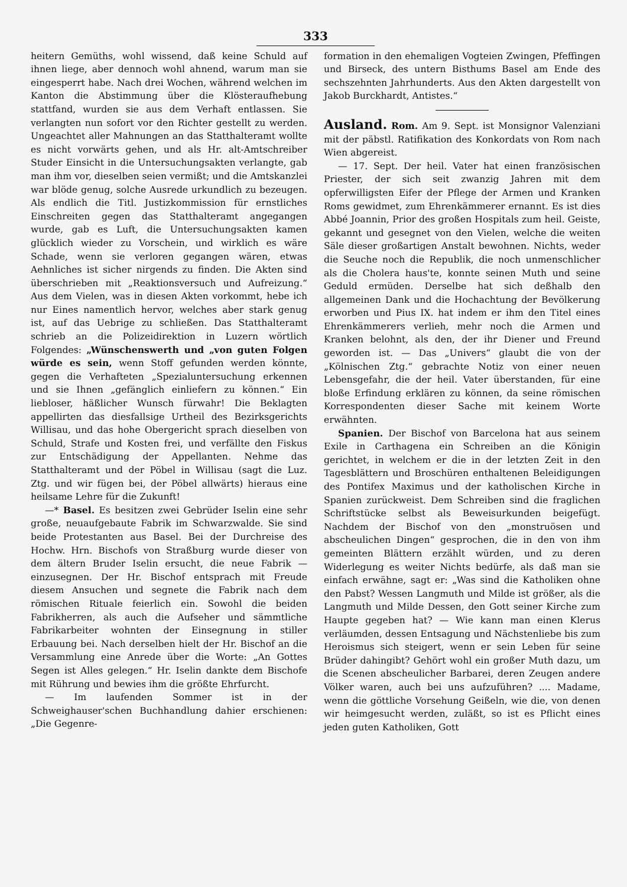333
heitern Gemüths, wohl wissend, daß keine Schuld auf ihnen liege, aber dennoch wohl ahnend, warum man sie eingesperrt habe. Nach drei Wochen, während welchen im Kanton die Abstimmung über die Klösteraufhebung stattfand, wurden sie aus dem Verhaft entlassen. Sie verlangten nun sofort vor den Richter gestellt zu werden. Ungeachtet aller Mahnungen an das Statthalteramt wollte es nicht vorwärts gehen, und als Hr. alt-Amtschreiber Studer Einsicht in die Untersuchungsakten verlangte, gab man ihm vor, dieselben seien vermißt; und die Amtskanzlei war blöde genug, solche Ausrede urkundlich zu bezeugen. Als endlich die Titl. Justizkommission für ernstliches Einschreiten gegen das Statthalteramt angegangen wurde, gab es Luft, die Untersuchungsakten kamen glücklich wieder zu Vorschein, und wirklich es wäre Schade, wenn sie verloren gegangen wären, etwas Aehnliches ist sicher nirgends zu finden. Die Akten sind überschrieben mit „Reaktionsversuch und Aufreizung.“ Aus dem Vielen, was in diesen Akten vorkommt, hebe ich nur Eines namentlich hervor, welches aber stark genug ist, auf das Uebrige zu schließen. Das Statthalteramt schrieb an die Polizeidirektion in Luzern wörtlich Folgendes: „Wünschenswerth und „von guten Folgen würde es sein, wenn Stoff gefunden werden könnte, gegen die Verhafteten „Spezialuntersuchung erkennen und sie Ihnen „gefänglich einliefern zu können.“ Ein liebloser, häßlicher Wunsch fürwahr! Die Beklagten appellirten das diesfallsige Urtheil des Bezirksgerichts Willisau, und das hohe Obergericht sprach dieselben von Schuld, Strafe und Kosten frei, und verfällte den Fiskus zur Entschädigung der Appellanten. Nehme das Statthalteramt und der Pöbel in Willisau (sagt die Luz. Ztg. und wir fügen bei, der Pöbel allwärts) hieraus eine heilsame Lehre für die Zukunft!
—* Basel. Es besitzen zwei Gebrüder Iselin eine sehr große, neuaufgebaute Fabrik im Schwarzwalde. Sie sind beide Protestanten aus Basel. Bei der Durchreise des Hochw. Hrn. Bischofs von Straßburg wurde dieser von dem ältern Bruder Iselin ersucht, die neue Fabrik — einzusegnen. Der Hr. Bischof entsprach mit Freude diesem Ansuchen und segnete die Fabrik nach dem römischen Rituale feierlich ein. Sowohl die beiden Fabrikherren, als auch die Aufseher und sämmtliche Fabrikarbeiter wohnten der Einsegnung in stiller Erbauung bei. Nach derselben hielt der Hr. Bischof an die Versammlung eine Anrede über die Worte: „An Gottes Segen ist Alles gelegen.“ Hr. Iselin dankte dem Bischofe mit Rührung und bewies ihm die größte Ehrfurcht.
— Im laufenden Sommer ist in der Schweighauser'schen Buchhandlung dahier erschienen: „Die Gegenre-
formation in den ehemaligen Vogteien Zwingen, Pfeffingen und Birseck, des untern Bisthums Basel am Ende des sechszehnten Jahrhunderts. Aus den Akten dargestellt von Jakob Burckhardt, Antistes.“
Ausland.
Rom. Am 9. Sept. ist Monsignor Valenziani mit der päbstl. Ratifikation des Konkordats von Rom nach Wien abgereist.
— 17. Sept. Der heil. Vater hat einen französischen Priester, der sich seit zwanzig Jahren mit dem opferwilligsten Eifer der Pflege der Armen und Kranken Roms gewidmet, zum Ehrenkämmerer ernannt. Es ist dies Abbé Joannin, Prior des großen Hospitals zum heil. Geiste, gekannt und gesegnet von den Vielen, welche die weiten Säle dieser großartigen Anstalt bewohnen. Nichts, weder die Seuche noch die Republik, die noch unmenschlicher als die Cholera haus'te, konnte seinen Muth und seine Geduld ermüden. Derselbe hat sich deßhalb den allgemeinen Dank und die Hochachtung der Bevölkerung erworben und Pius IX. hat indem er ihm den Titel eines Ehrenkämmerers verlieh, mehr noch die Armen und Kranken belohnt, als den, der ihr Diener und Freund geworden ist. — Das „Univers“ glaubt die von der „Kölnischen Ztg.“ gebrachte Notiz von einer neuen Lebensgefahr, die der heil. Vater überstanden, für eine bloße Erfindung erklären zu können, da seine römischen Korrespondenten dieser Sache mit keinem Worte erwähnten.
Spanien. Der Bischof von Barcelona hat aus seinem Exile in Carthagena ein Schreiben an die Königin gerichtet, in welchem er die in der letzten Zeit in den Tagesblättern und Broschüren enthaltenen Beleidigungen des Pontifex Maximus und der katholischen Kirche in Spanien zurückweist. Dem Schreiben sind die fraglichen Schriftstücke selbst als Beweisurkunden beigefügt. Nachdem der Bischof von den „monstruösen und abscheulichen Dingen“ gesprochen, die in den von ihm gemeinten Blättern erzählt würden, und zu deren Widerlegung es weiter Nichts bedürfe, als daß man sie einfach erwähne, sagt er: „Was sind die Katholiken ohne den Pabst? Wessen Langmuth und Milde ist größer, als die Langmuth und Milde Dessen, den Gott seiner Kirche zum Haupte gegeben hat? — Wie kann man einen Klerus verläumden, dessen Entsagung und Nächstenliebe bis zum Heroismus sich steigert, wenn er sein Leben für seine Brüder dahingibt? Gehört wohl ein großer Muth dazu, um die Scenen abscheulicher Barbarei, deren Zeugen andere Völker waren, auch bei uns aufzuführen? .... Madame, wenn die göttliche Vorsehung Geißeln, wie die, von denen wir heimgesucht werden, zuläßt, so ist es Pflicht eines jeden guten Katholiken, Gott